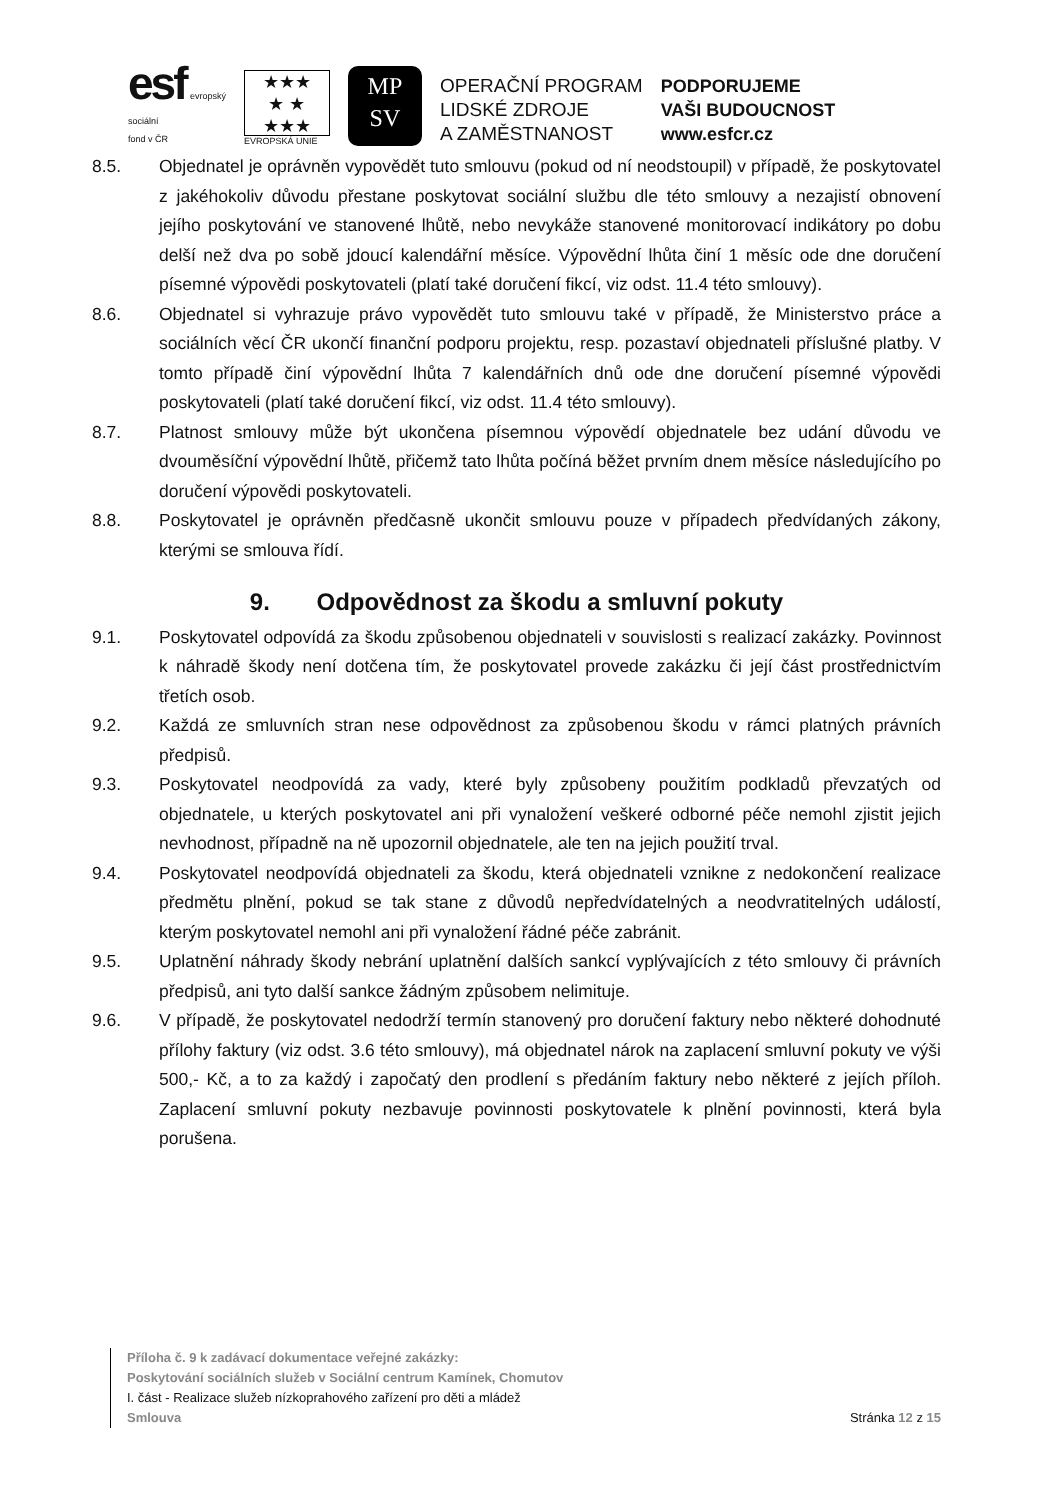esf evropský
sociální
fond v ČR
★★★
★ ★
★★★
EVROPSKÁ UNIE
MP
SV
OPERAČNÍ PROGRAM
LIDSKÉ ZDROJE
A ZAMĚSTNANOST
PODPORUJEME
VAŠI BUDOUCNOST
www.esfcr.cz
8.5. Objednatel je oprávněn vypovědět tuto smlouvu (pokud od ní neodstoupil) v případě, že poskytovatel z jakéhokoliv důvodu přestane poskytovat sociální službu dle této smlouvy a nezajistí obnovení jejího poskytování ve stanovené lhůtě, nebo nevykáže stanovené monitorovací indikátory po dobu delší než dva po sobě jdoucí kalendářní měsíce. Výpovědní lhůta činí 1 měsíc ode dne doručení písemné výpovědi poskytovateli (platí také doručení fikcí, viz odst. 11.4 této smlouvy).
8.6. Objednatel si vyhrazuje právo vypovědět tuto smlouvu také v případě, že Ministerstvo práce a sociálních věcí ČR ukončí finanční podporu projektu, resp. pozastaví objednateli příslušné platby. V tomto případě činí výpovědní lhůta 7 kalendářních dnů ode dne doručení písemné výpovědi poskytovateli (platí také doručení fikcí, viz odst. 11.4 této smlouvy).
8.7. Platnost smlouvy může být ukončena písemnou výpovědí objednatele bez udání důvodu ve dvouměsíční výpovědní lhůtě, přičemž tato lhůta počíná běžet prvním dnem měsíce následujícího po doručení výpovědi poskytovateli.
8.8. Poskytovatel je oprávněn předčasně ukončit smlouvu pouze v případech předvídaných zákony, kterými se smlouva řídí.
9. Odpovědnost za škodu a smluvní pokuty
9.1. Poskytovatel odpovídá za škodu způsobenou objednateli v souvislosti s realizací zakázky. Povinnost k náhradě škody není dotčena tím, že poskytovatel provede zakázku či její část prostřednictvím třetích osob.
9.2. Každá ze smluvních stran nese odpovědnost za způsobenou škodu v rámci platných právních předpisů.
9.3. Poskytovatel neodpovídá za vady, které byly způsobeny použitím podkladů převzatých od objednatele, u kterých poskytovatel ani při vynaložení veškeré odborné péče nemohl zjistit jejich nevhodnost, případně na ně upozornil objednatele, ale ten na jejich použití trval.
9.4. Poskytovatel neodpovídá objednateli za škodu, která objednateli vznikne z nedokončení realizace předmětu plnění, pokud se tak stane z důvodů nepředvídatelných a neodvratitelných událostí, kterým poskytovatel nemohl ani při vynaložení řádné péče zabránit.
9.5. Uplatnění náhrady škody nebrání uplatnění dalších sankcí vyplývajících z této smlouvy či právních předpisů, ani tyto další sankce žádným způsobem nelimituje.
9.6. V případě, že poskytovatel nedodrží termín stanovený pro doručení faktury nebo některé dohodnuté přílohy faktury (viz odst. 3.6 této smlouvy), má objednatel nárok na zaplacení smluvní pokuty ve výši 500,- Kč, a to za každý i započatý den prodlení s předáním faktury nebo některé z jejích příloh. Zaplacení smluvní pokuty nezbavuje povinnosti poskytovatele k plnění povinnosti, která byla porušena.
Příloha č. 9 k zadávací dokumentace veřejné zakázky:
Poskytování sociálních služeb v Sociální centrum Kamínek, Chomutov
I. část - Realizace služeb nízkoprahového zařízení pro děti a mládež
Smlouva Stránka 12 z 15